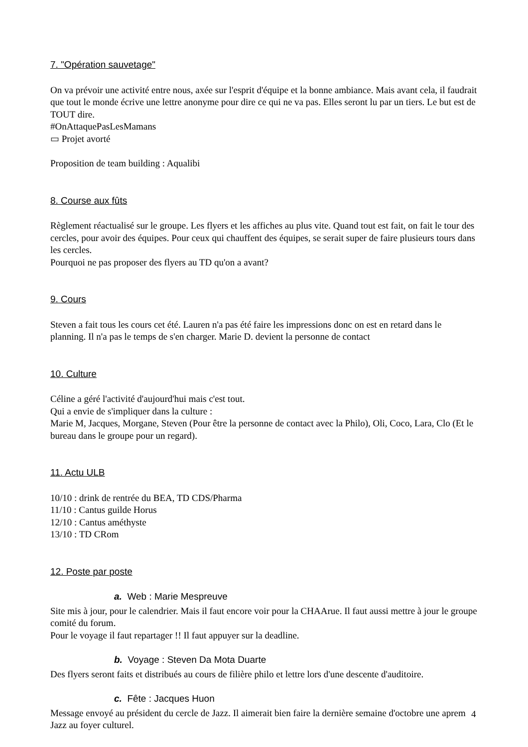7. "Opération sauvetage"
On va prévoir une activité entre nous, axée sur l'esprit d'équipe et la bonne ambiance. Mais avant cela, il faudrait que tout le monde écrive une lettre anonyme pour dire ce qui ne va pas. Elles seront lu par un tiers. Le but est de TOUT dire.
#OnAttaquePasLesMamans
▭ Projet avorté
Proposition de team building : Aqualibi
8. Course aux fûts
Règlement réactualisé sur le groupe. Les flyers et les affiches au plus vite. Quand tout est fait, on fait le tour des cercles, pour avoir des équipes. Pour ceux qui chauffent des équipes, se serait super de faire plusieurs tours dans les cercles.
Pourquoi ne pas proposer des flyers au TD qu'on a avant?
9. Cours
Steven a fait tous les cours cet été. Lauren n'a pas été faire les impressions donc on est en retard dans le planning. Il n'a pas le temps de s'en charger. Marie D. devient la personne de contact
10. Culture
Céline a géré l'activité d'aujourd'hui mais c'est tout.
Qui a envie de s'impliquer dans la culture :
Marie M, Jacques, Morgane, Steven (Pour être la personne de contact avec la Philo), Oli, Coco, Lara, Clo (Et le bureau dans le groupe pour un regard).
11. Actu ULB
10/10 : drink de rentrée du BEA, TD CDS/Pharma
11/10 : Cantus guilde Horus
12/10 : Cantus améthyste
13/10 : TD CRom
12. Poste par poste
a. Web : Marie Mespreuve
Site mis à jour, pour le calendrier. Mais il faut encore voir pour la CHAArue. Il faut aussi mettre à jour le groupe comité du forum.
Pour le voyage il faut repartager !! Il faut appuyer sur la deadline.
b. Voyage : Steven Da Mota Duarte
Des flyers seront faits et distribués au cours de filière philo et lettre lors d'une descente d'auditoire.
c. Fête : Jacques Huon
Message envoyé au président du cercle de Jazz. Il aimerait bien faire la dernière semaine d'octobre une aprem Jazz au foyer culturel.
4